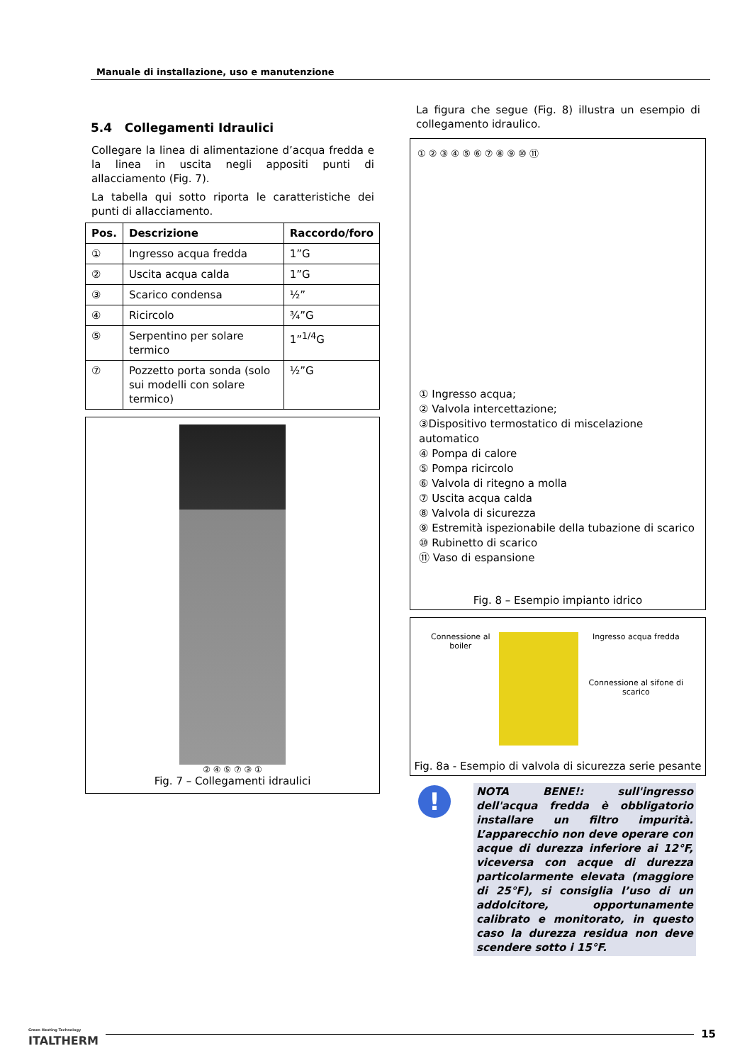Manuale di installazione, uso e manutenzione
5.4 Collegamenti Idraulici
Collegare la linea di alimentazione d’acqua fredda e la linea in uscita negli appositi punti di allacciamento (Fig. 7).
La tabella qui sotto riporta le caratteristiche dei punti di allacciamento.
| Pos. | Descrizione | Raccordo/foro |
| --- | --- | --- |
| ① | Ingresso acqua fredda | 1”G |
| ② | Uscita acqua calda | 1”G |
| ③ | Scarico condensa | ½” |
| ④ | Ricircolo | ¾”G |
| ⑤ | Serpentino per solare termico | 1”<sup>1/4</sup>G |
| ⑦ | Pozzetto porta sonda (solo sui modelli con solare termico) | ½”G |
② ④ ⑤ ⑦ ③ ①
Fig. 7 – Collegamenti idraulici
La figura che segue (Fig. 8) illustra un esempio di collegamento idraulico.
① ② ③ ④ ⑤ ⑥ ⑦ ⑧ ⑨ ⑩ ⑪
① Ingresso acqua;
② Valvola intercettazione;
③Dispositivo termostatico di miscelazione automatico
④ Pompa di calore
⑤ Pompa ricircolo
⑥ Valvola di ritegno a molla
⑦ Uscita acqua calda
⑧ Valvola di sicurezza
⑨ Estremità ispezionabile della tubazione di scarico
⑩ Rubinetto di scarico
⑪ Vaso di espansione
Fig. 8 – Esempio impianto idrico
Connessione al boiler Ingresso acqua fredda
Connessione al sifone di scarico
Fig. 8a - Esempio di valvola di sicurezza serie pesante
!
NOTA BENE!: sull'ingresso dell'acqua fredda è obbligatorio installare un filtro impurità. L’apparecchio non deve operare con acque di durezza inferiore ai 12°F, viceversa con acque di durezza particolarmente elevata (maggiore di 25°F), si consiglia l’uso di un addolcitore, opportunamente calibrato e monitorato, in questo caso la durezza residua non deve scendere sotto i 15°F.
Green Heating Technology
ITALTHERM 15